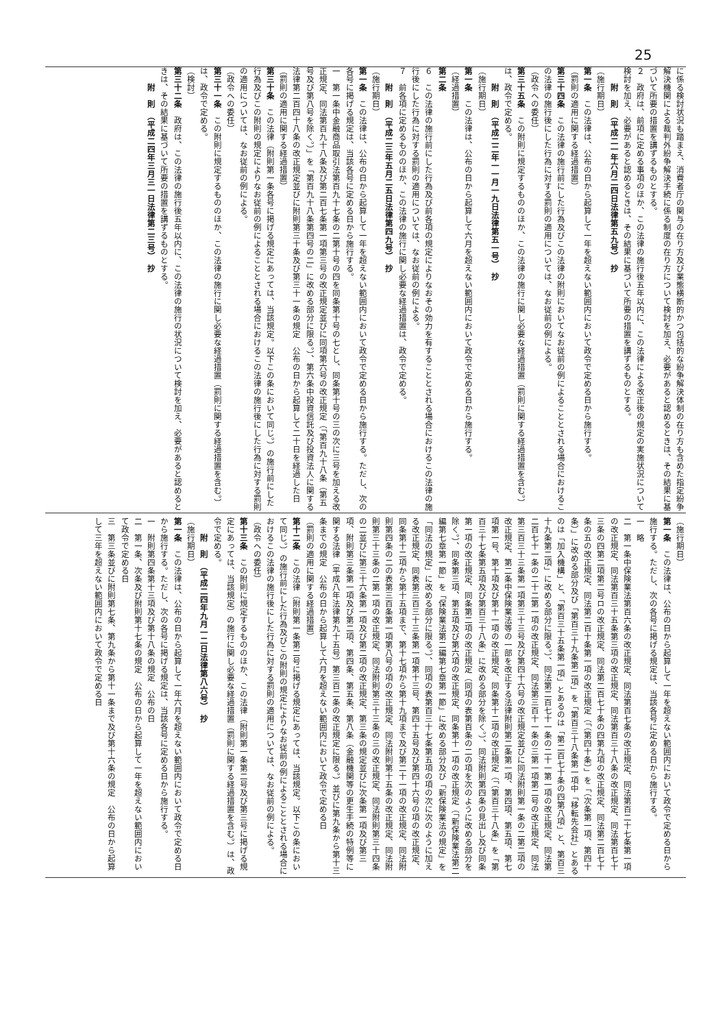25
に係る検討状況も踏まえ、消費者庁の関与の在り方及び業態横断的かつ包括的な紛争解決体制の在り方も含めた指定紛争解決機関による裁判外紛争解決手続に係る制度の在り方について検討を加え、必要があると認めるときは、その結果に基づいて所要の措置を講ずるものとする。
２　政府は、前項に定める事項のほか、この法律の施行後五年以内に、この法律による改正後の規定の実施状況について検討を加え、必要があると認めるときは、その結果に基づいて所要の措置を講ずるものとする。
　　附　則　（平成二一年六月二四日法律第五九号）　抄
（施行期日）
第一条　この法律は、公布の日から起算して一年を超えない範囲内において政令で定める日から施行する。
（罰則の適用に関する経過措置）
第三十四条　この法律の施行前にした行為及びこの法律の附則においてなお従前の例によることとされる場合におけるこの法律の施行後にした行為に対する罰則の適用については、なお従前の例による。
（政令への委任）
第三十五条　この附則に規定するもののほか、この法律の施行に関し必要な経過措置（罰則に関する経過措置を含む。）は、政令で定める。
　　附　則　（平成二二年一一月一九日法律第五一号）　抄
（施行期日）
第一条　この法律は、公布の日から起算して六月を超えない範囲内において政令で定める日から施行する。
（経過措置）
第二条
６　この法律の施行前にした行為及び前各項の規定によりなおその効力を有することとされる場合におけるこの法律の施行後にした行為に対する罰則の適用については、なお従前の例による。
７　前各項に定めるもののほか、この法律の施行に関し必要な経過措置は、政令で定める。
　　附　則　（平成二三年五月二五日法律第四九号）　抄
（施行期日）
第一条　この法律は、公布の日から起算して一年を超えない範囲内において政令で定める日から施行する。ただし、次の各号に掲げる規定は、当該各号に定める日から施行する。
一　第一条中金融商品取引法第百九十七条の二第十号の四を同条第十号の七とし、同条第十号の三の次に三号を加える改正規定、同法第百九十八条及び第二百七条第一項第三号の改正規定並びに同項第六号の改正規定（「第百九十八条（第五号及び第八号を除く。）」を「第百九十八条第四号の二」に改める部分に限る。）、第六条中投資信託及び投資法人に関する法律第二百四十八条の改正規定並びに附則第三十条及び第三十一条の規定　公布の日から起算して二十日を経過した日
（罰則の適用に関する経過措置）
第三十条　この法律（附則第一条各号に掲げる規定にあっては、当該規定。以下この条において同じ。）の施行前にした行為及びこの附則の規定によりなお従前の例によることとされる場合におけるこの法律の施行後にした行為に対する罰則の適用については、なお従前の例による。
（政令への委任）
第三十一条　この附則に規定するもののほか、この法律の施行に関し必要な経過措置（罰則に関する経過措置を含む。）は、政令で定める。
（検討）
第三十二条　政府は、この法律の施行後五年以内に、この法律の施行の状況について検討を加え、必要があると認めるときは、その結果に基づいて所要の措置を講ずるものとする。
　　附　則　（平成二四年三月三一日法律第二三号）　抄
（施行期日）
第一条　この法律は、公布の日から起算して一年を超えない範囲内において政令で定める日から施行する。ただし、次の各号に掲げる規定は、当該各号に定める日から施行する。
一　略
二　第一条中保険業法第百六条の改正規定、同法第百七条の改正規定、同法第百二十七条第一項の改正規定、同法第百三十五条第三項の改正規定、同法第百三十八条の改正規定、同法第百七十三条の四第二項第二号ロの改正規定、同法第二百七十条の四第九項の改正規定、同法第二百七十条の五の改正規定、同法第二百十条第一項の改正規定（「（第四十条）」を「（次条第一項、第四十条）」に改める部分及び「第百三十九条第二項」を「第百三十八条第一項中「移転先会社」とあるのは「加入機構」と、「第百三十五条第一項」とあるのは「第二百七十条の四第八項」と、第百三十九条第二項」に改める部分に限る。）、同法第二百七十一条の二十一第一項の改正規定、同法第二百七十一条の二十二第一項の改正規定、同法第三百十一条の三第一項第二号の改正規定、同法第三百三十三条第一項第三十三号及び第四十六号の改正規定並びに同法附則第一条の二第二項の改正規定、第二条中保険業法等の一部を改正する法律附則第二条第一項、第四項、第五項、第七項第一号、第十項及び第十一項の改正規定、同条第十二項の改正規定（「（第百三十八条」を「第百三十七条第五項及び第百三十八条」に改める部分を除く。）、同法附則第四条の見出し及び同条第一項の改正規定、同条第二項の改正規定（同項の表第百条の二の項を次のように改める部分を除く。）、同条第三項、第五項及び第六項の改正規定、同条第十一項の改正規定（「新保険業法第二編第七章第一節」を「保険業法第二編第七章第一節」に改める部分及び「新保険業法の規定」を「同法の規定」に改める部分に限る。）、同項の表第百三十七条第五項の項の次に次のように加える改正規定、同表第三百三十三条第一項第十三号、第四十五号及び第四十六号の項の改正規定、同条第十二項から第十五項まで、第十七項から第十九項まで及び第二十一項の改正規定、同法附則第四条の二の表第三百条第一項第八号の項の改正規定、同法附則第十五条の改正規定、同法附則第三十三条の二第一項の改正規定、同法附則第三十三条の三の改正規定、同法附則第三十四条の二並びに第三十六条第一項及び第二項の改正規定、第三条の規定並びに次条第一項及び第三項、附則第三条第一項及び第二項、第四条、第五条、第八条（金融機関等の更生手続の特例等に関する法律（平成八年法律第九十五号）第三百二条の改正規定に限る。）並びに第九条から第十三条までの規定　公布の日から起算して六月を超えない範囲内において政令で定める日
（罰則の適用に関する経過措置）
第十二条　この法律（附則第一条第二号に掲げる規定にあっては、当該規定。以下この条において同じ。）の施行前にした行為及びこの附則の規定によりなお従前の例によることとされる場合におけるこの法律の施行後にした行為に対する罰則の適用については、なお従前の例による。
（政令への委任）
第十三条　この附則に規定するもののほか、この法律（附則第一条第二号及び第三号に掲げる規定にあっては、当該規定）の施行に関し必要な経過措置（罰則に関する経過措置を含む。）は、政令で定める。
　　附　則　（平成二四年九月一二日法律第八六号）　抄
（施行期日）
第一条　この法律は、公布の日から起算して一年六月を超えない範囲内において政令で定める日から施行する。ただし、次の各号に掲げる規定は、当該各号に定める日から施行する。
一　附則第四条第十三項及び第十八条の規定　公布の日
二　第一条、次条及び附則第十七条の規定　公布の日から起算して一年を超えない範囲内において政令で定める日
三　第三条並びに附則第七条、第九条から第十一条まで及び第十六条の規定　公布の日から起算して三年を超えない範囲内において政令で定める日